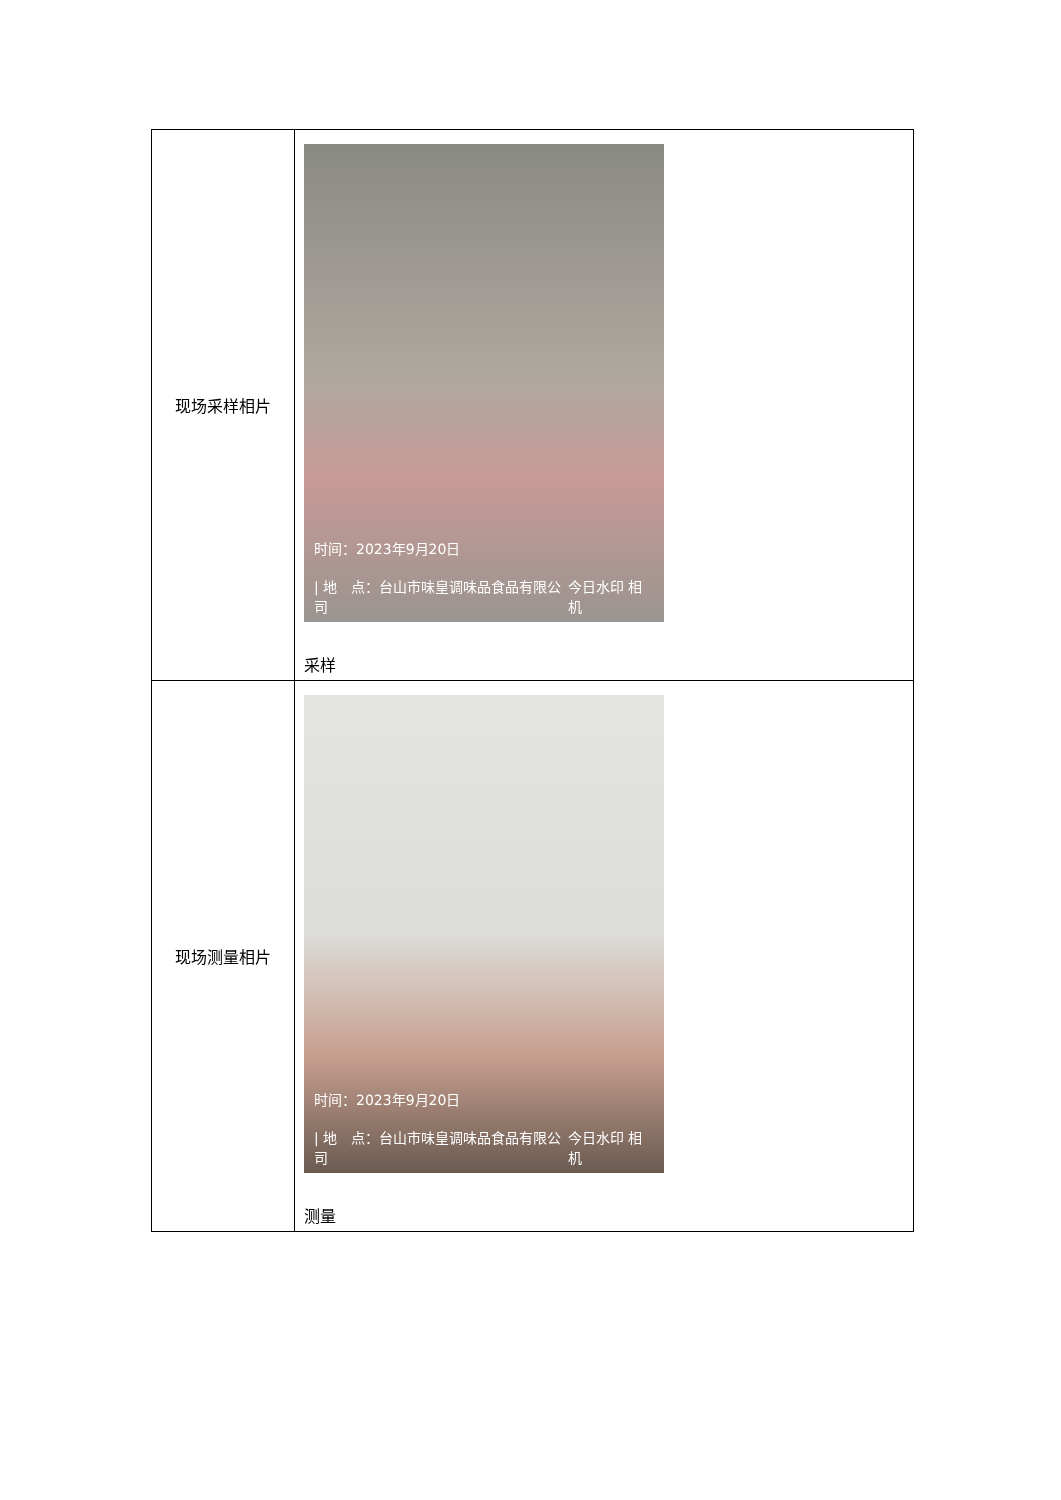| 现场采样相片 | 时间：2023年9月20日 / 地 点：台山市味皇调味品食品有限公司 今日水印 相机 采样 |
| 现场测量相片 | 时间：2023年9月20日 / 地 点：台山市味皇调味品食品有限公司 今日水印 相机 测量 |